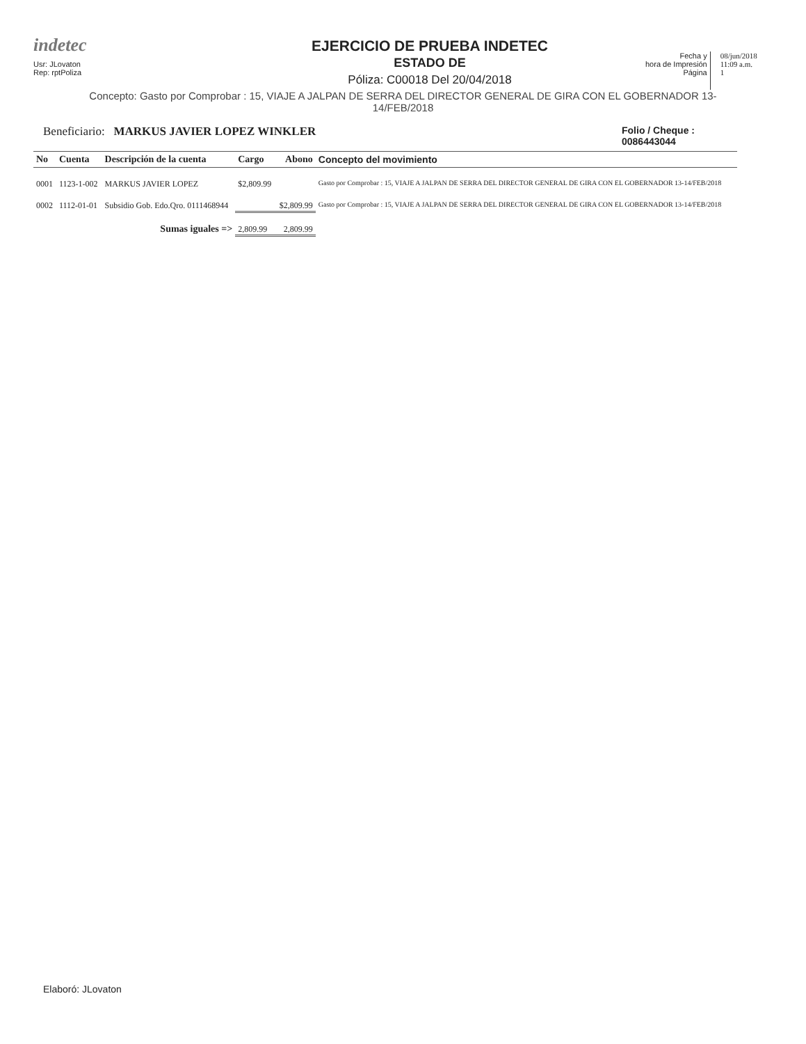indetec
Usr: JLovaton
Rep: rptPoliza
EJERCICIO DE PRUEBA INDETEC
ESTADO DE
Póliza: C00018 Del 20/04/2018
Fecha y
hora de Impresión
Página
08/jun/2018
11:09 a.m.
1
Concepto: Gasto por Comprobar : 15, VIAJE A JALPAN DE SERRA DEL DIRECTOR GENERAL DE GIRA CON EL GOBERNADOR 13-14/FEB/2018
Beneficiario: MARKUS JAVIER LOPEZ WINKLER Folio / Cheque :
0086443044
| No | Cuenta | Descripción de la cuenta | Cargo | Abono | Concepto del movimiento |
| --- | --- | --- | --- | --- | --- |
| 0001 | 1123-1-002 | MARKUS JAVIER LOPEZ | $2,809.99 | | Gasto por Comprobar : 15, VIAJE A JALPAN DE SERRA DEL DIRECTOR GENERAL DE GIRA CON EL GOBERNADOR 13-14/FEB/2018 |
| 0002 | 1112-01-01 | Subsidio Gob. Edo.Qro. 0111468944 | | $2,809.99 | Gasto por Comprobar : 15, VIAJE A JALPAN DE SERRA DEL DIRECTOR GENERAL DE GIRA CON EL GOBERNADOR 13-14/FEB/2018 |
| | | Sumas iguales => | 2,809.99 | 2,809.99 | |
Elaboró: JLovaton